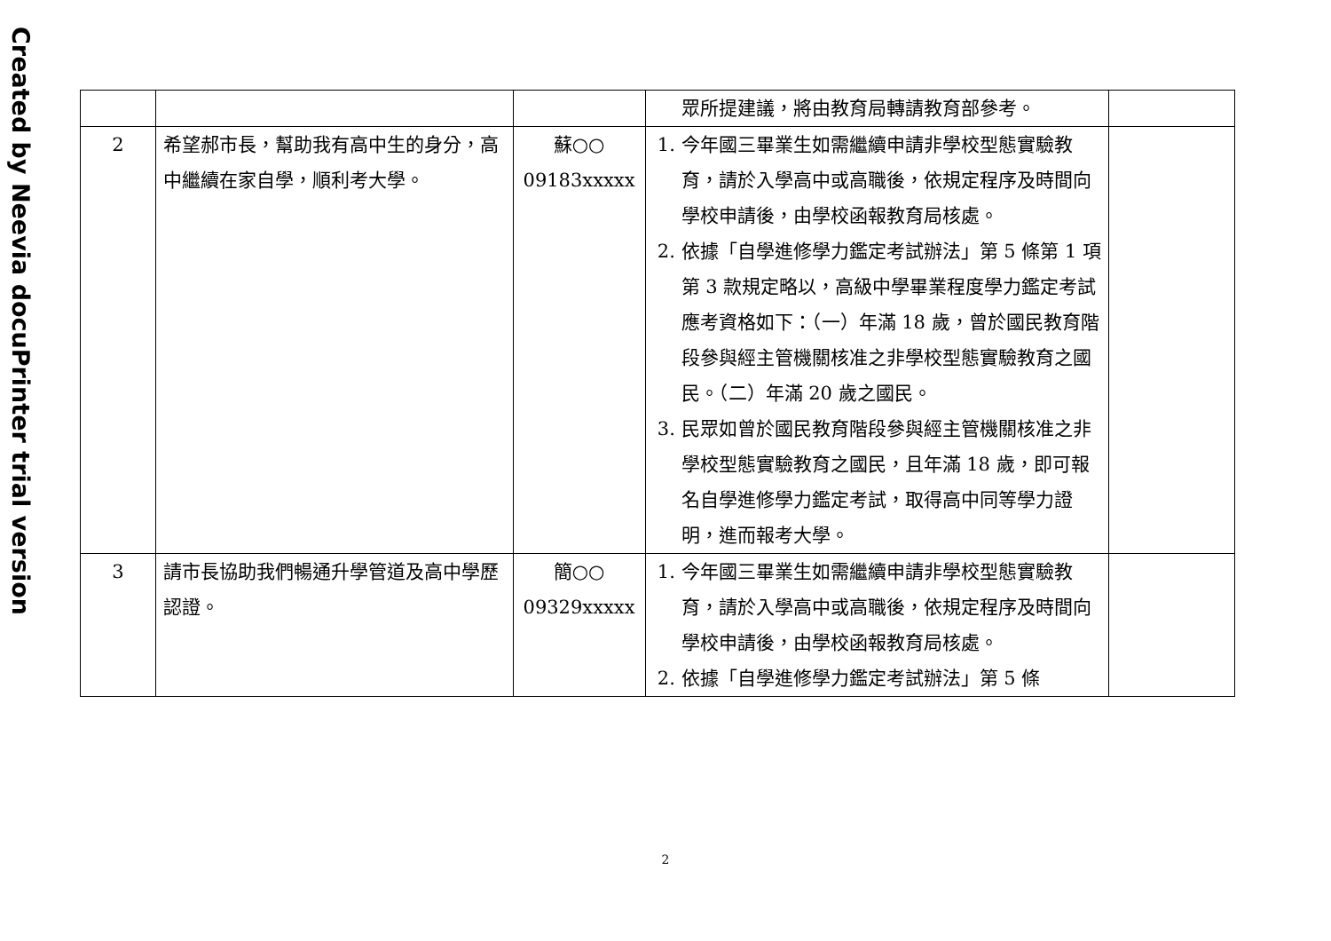Created by Neevia docuPrinter trial version
| | | | 眾所提建議，將由教育局轉請教育部參考。 | |
| 2 | 希望郝市長，幫助我有高中生的身分，高中繼續在家自學，順利考大學。 | 蘇○○ 09183xxxxx | 1. 今年國三畢業生如需繼續申請非學校型態實驗教育，請於入學高中或高職後，依規定程序及時間向學校申請後，由學校函報教育局核處。 2. 依據「自學進修學力鑑定考試辦法」第 5 條第 1 項第 3 款規定略以，高級中學畢業程度學力鑑定考試應考資格如下：（一）年滿 18 歲，曾於國民教育階段參與經主管機關核准之非學校型態實驗教育之國民。（二）年滿 20 歲之國民。 3. 民眾如曾於國民教育階段參與經主管機關核准之非學校型態實驗教育之國民，且年滿 18 歲，即可報名自學進修學力鑑定考試，取得高中同等學力證明，進而報考大學。 | |
| 3 | 請市長協助我們暢通升學管道及高中學歷認證。 | 簡○○ 09329xxxxx | 1. 今年國三畢業生如需繼續申請非學校型態實驗教育，請於入學高中或高職後，依規定程序及時間向學校申請後，由學校函報教育局核處。 2. 依據「自學進修學力鑑定考試辦法」第 5 條 | |
2